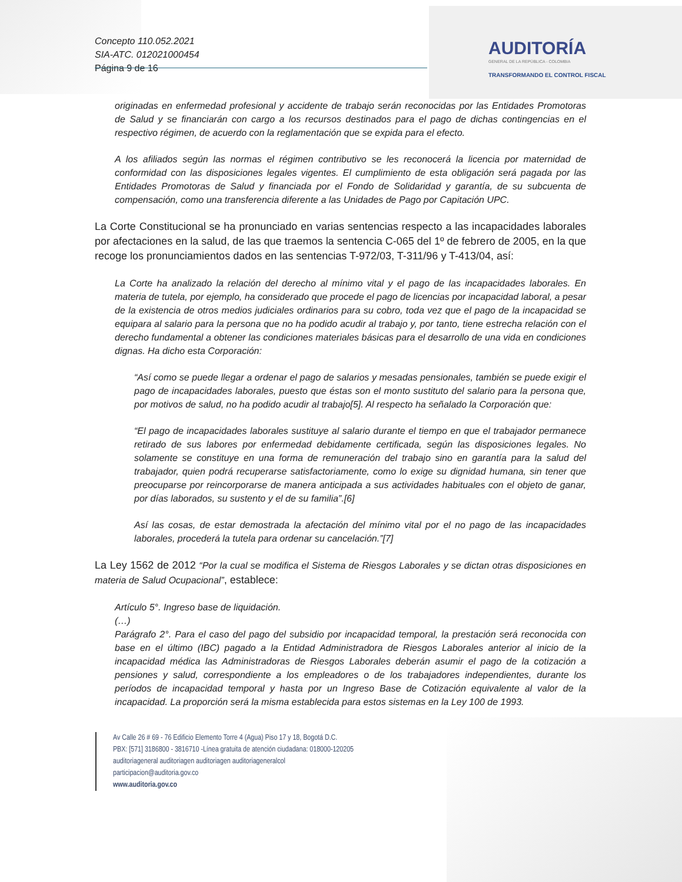Concepto 110.052.2021
SIA-ATC. 012021000454
Página 9 de 16
AUDITORÍA
GENERAL DE LA REPÚBLICA - COLOMBIA
TRANSFORMANDO EL CONTROL FISCAL
originadas en enfermedad profesional y accidente de trabajo serán reconocidas por las Entidades Promotoras de Salud y se financiarán con cargo a los recursos destinados para el pago de dichas contingencias en el respectivo régimen, de acuerdo con la reglamentación que se expida para el efecto.
A los afiliados según las normas el régimen contributivo se les reconocerá la licencia por maternidad de conformidad con las disposiciones legales vigentes. El cumplimiento de esta obligación será pagada por las Entidades Promotoras de Salud y financiada por el Fondo de Solidaridad y garantía, de su subcuenta de compensación, como una transferencia diferente a las Unidades de Pago por Capitación UPC.
La Corte Constitucional se ha pronunciado en varias sentencias respecto a las incapacidades laborales por afectaciones en la salud, de las que traemos la sentencia C-065 del 1º de febrero de 2005, en la que recoge los pronunciamientos dados en las sentencias T-972/03, T-311/96 y T-413/04, así:
La Corte ha analizado la relación del derecho al mínimo vital y el pago de las incapacidades laborales. En materia de tutela, por ejemplo, ha considerado que procede el pago de licencias por incapacidad laboral, a pesar de la existencia de otros medios judiciales ordinarios para su cobro, toda vez que el pago de la incapacidad se equipara al salario para la persona que no ha podido acudir al trabajo y, por tanto, tiene estrecha relación con el derecho fundamental a obtener las condiciones materiales básicas para el desarrollo de una vida en condiciones dignas. Ha dicho esta Corporación:
“Así como se puede llegar a ordenar el pago de salarios y mesadas pensionales, también se puede exigir el pago de incapacidades laborales, puesto que éstas son el monto sustituto del salario para la persona que, por motivos de salud, no ha podido acudir al trabajo[5]. Al respecto ha señalado la Corporación que:
“El pago de incapacidades laborales sustituye al salario durante el tiempo en que el trabajador permanece retirado de sus labores por enfermedad debidamente certificada, según las disposiciones legales. No solamente se constituye en una forma de remuneración del trabajo sino en garantía para la salud del trabajador, quien podrá recuperarse satisfactoriamente, como lo exige su dignidad humana, sin tener que preocuparse por reincorporarse de manera anticipada a sus actividades habituales con el objeto de ganar, por días laborados, su sustento y el de su familia”.[6]
Así las cosas, de estar demostrada la afectación del mínimo vital por el no pago de las incapacidades laborales, procederá la tutela para ordenar su cancelación.”[7]
La Ley 1562 de 2012 “Por la cual se modifica el Sistema de Riesgos Laborales y se dictan otras disposiciones en materia de Salud Ocupacional”, establece:
Artículo 5°. Ingreso base de liquidación.
(…)
Parágrafo 2°. Para el caso del pago del subsidio por incapacidad temporal, la prestación será reconocida con base en el último (IBC) pagado a la Entidad Administradora de Riesgos Laborales anterior al inicio de la incapacidad médica las Administradoras de Riesgos Laborales deberán asumir el pago de la cotización a pensiones y salud, correspondiente a los empleadores o de los trabajadores independientes, durante los períodos de incapacidad temporal y hasta por un Ingreso Base de Cotización equivalente al valor de la incapacidad. La proporción será la misma establecida para estos sistemas en la Ley 100 de 1993.
Av Calle 26 # 69 - 76 Edificio Elemento Torre 4 (Agua) Piso 17 y 18, Bogotá D.C.
PBX: [571] 3186800 - 3816710 -Línea gratuita de atención ciudadana: 018000-120205
auditoriageneral auditoriagen auditoriagen auditoriageneralcol
participacion@auditoria.gov.co
www.auditoria.gov.co